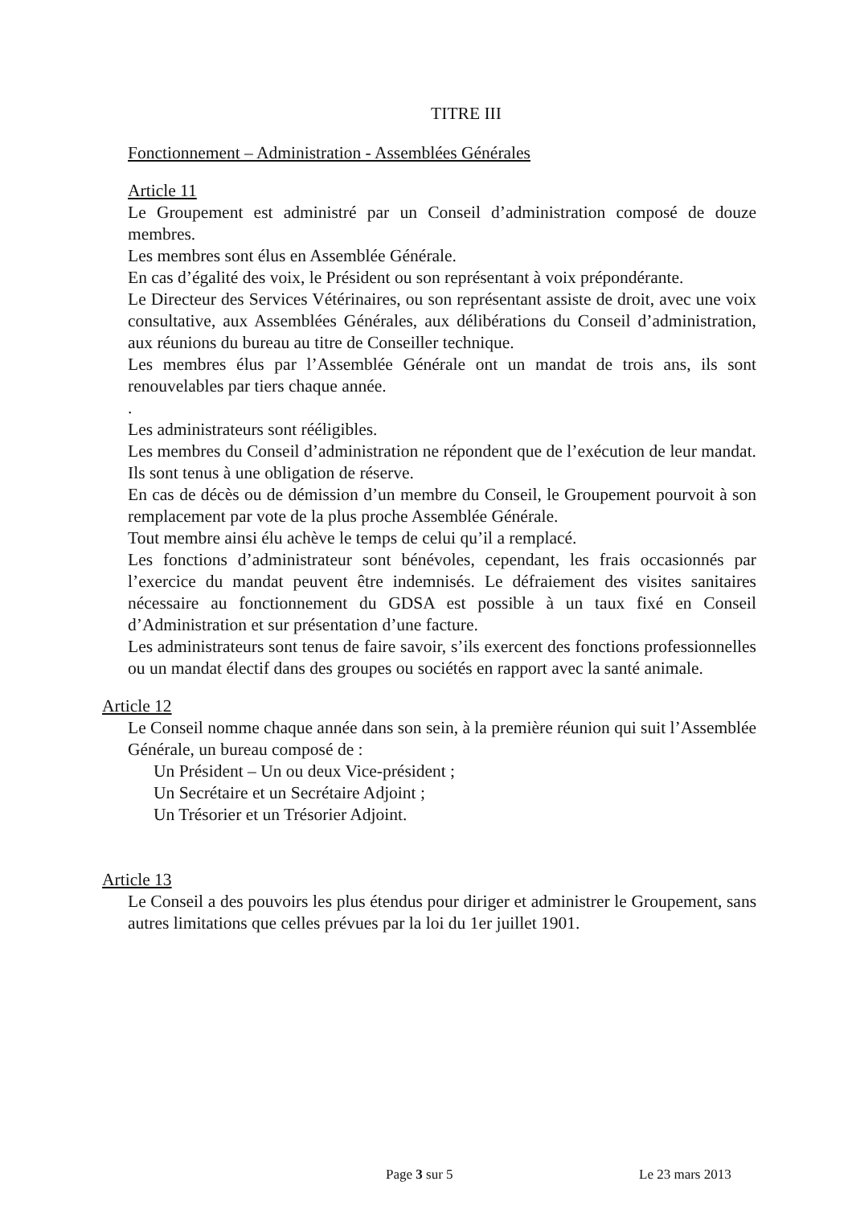TITRE III
Fonctionnement – Administration - Assemblées Générales
Article 11
Le Groupement est administré par un Conseil d’administration composé de douze membres.
Les membres sont élus en Assemblée Générale.
En cas d’égalité des voix, le Président ou son représentant à voix prépondérante.
Le Directeur des Services Vétérinaires, ou son représentant assiste de droit, avec une voix consultative, aux Assemblées Générales, aux délibérations du Conseil d’administration, aux réunions du bureau au titre de Conseiller technique.
Les membres élus par l’Assemblée Générale ont un mandat de trois ans, ils sont renouvelables par tiers chaque année.
.
Les administrateurs sont rééligibles.
Les membres du Conseil d’administration ne répondent que de l’exécution de leur mandat. Ils sont tenus à une obligation de réserve.
En cas de décès ou de démission d’un membre du Conseil, le Groupement pourvoit à son remplacement par vote de la plus proche Assemblée Générale.
Tout membre ainsi élu achève le temps de celui qu’il a remplacé.
Les fonctions d’administrateur sont bénévoles, cependant, les frais occasionnés par l’exercice du mandat peuvent être indemnisés. Le défraiement des visites sanitaires nécessaire au fonctionnement du GDSA est possible à un taux fixé en Conseil d’Administration et sur présentation d’une facture.
Les administrateurs sont tenus de faire savoir, s’ils exercent des fonctions professionnelles ou un mandat électif dans des groupes ou sociétés en rapport avec la santé animale.
Article 12
Le Conseil nomme chaque année dans son sein, à la première réunion qui suit l’Assemblée Générale, un bureau composé de :
Un Président – Un ou deux Vice-président ;
Un Secrétaire et un Secrétaire Adjoint ;
Un Trésorier et un Trésorier Adjoint.
Article 13
Le Conseil a des pouvoirs les plus étendus pour diriger et administrer le Groupement, sans autres limitations que celles prévues par la loi du 1er juillet 1901.
Page 3 sur 5 Le 23 mars 2013